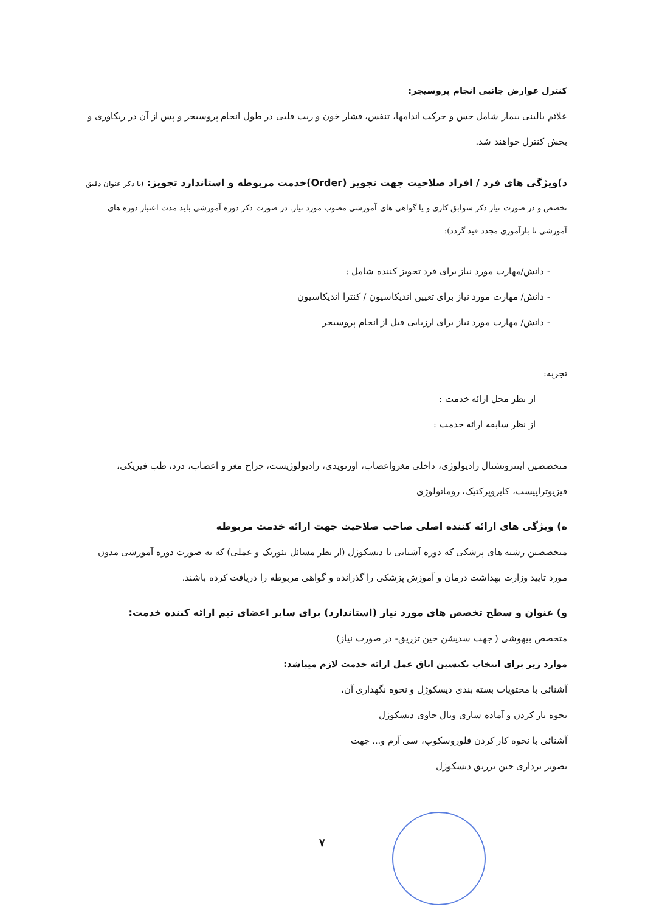کنترل عوارض جانبی انجام پروسیجر:
علائم بالینی بیمار شامل حس و حرکت اندامها، تنفس، فشار خون و ریت قلبی در طول انجام پروسیجر و پس از آن در ریکاوری و بخش کنترل خواهند شد.
د)ویژگی های فرد / افراد صلاحیت جهت تجویز (Order)خدمت مربوطه و استاندارد تجویز: (با ذکر عنوان دقیق
تخصص و در صورت نیاز ذکر سوابق کاری و یا گواهی های آموزشی مصوب مورد نیاز. در صورت ذکر دوره آموزشی باید مدت اعتبار دوره های آموزشی تا بازآموزی مجدد قید گردد):
- دانش/مهارت مورد نیاز برای فرد تجویز کننده شامل :
- دانش/ مهارت مورد نیاز برای تعیین اندیکاسیون / کنترا اندیکاسیون
- دانش/ مهارت مورد نیاز برای ارزیابی قبل از انجام پروسیجر
تجربه:
از نظر محل ارائه خدمت :
از نظر سابقه ارائه خدمت :
متخصصین اینترونشنال رادیولوژی، داخلی مغزواعصاب، اورتوپدی، رادیولوژیست، جراح مغز و اعصاب، درد، طب فیزیکی، فیزیوتراپیست، کایروپرکتیک، روماتولوژی
ه) ویژگی های ارائه کننده اصلی صاحب صلاحیت جهت ارائه خدمت مربوطه
متخصصین رشته های پزشکی که دوره آشنایی با دیسکوژل (از نظر مسائل تئوریک و عملی) که به صورت دوره آموزشی مدون مورد تایید وزارت بهداشت درمان و آموزش پزشکی را گذرانده و گواهی مربوطه را دریافت کرده باشند.
و) عنوان و سطح تخصص های مورد نیاز (استاندارد) برای سایر اعضای تیم ارائه کننده خدمت:
متخصص بیهوشی ( جهت سدیشن حین تزریق- در صورت نیاز)
موارد زیر برای انتخاب تکنسین اتاق عمل ارائه خدمت لازم میباشد:
آشنائی با محتویات بسته بندی دیسکوژل و نحوه نگهداری آن،
نحوه باز کردن و آماده سازی ویال حاوی دیسکوژل
آشنائی با نحوه کار کردن فلوروسکوپ، سی آرم و... جهت
تصویر برداری حین تزریق دیسکوژل
۷